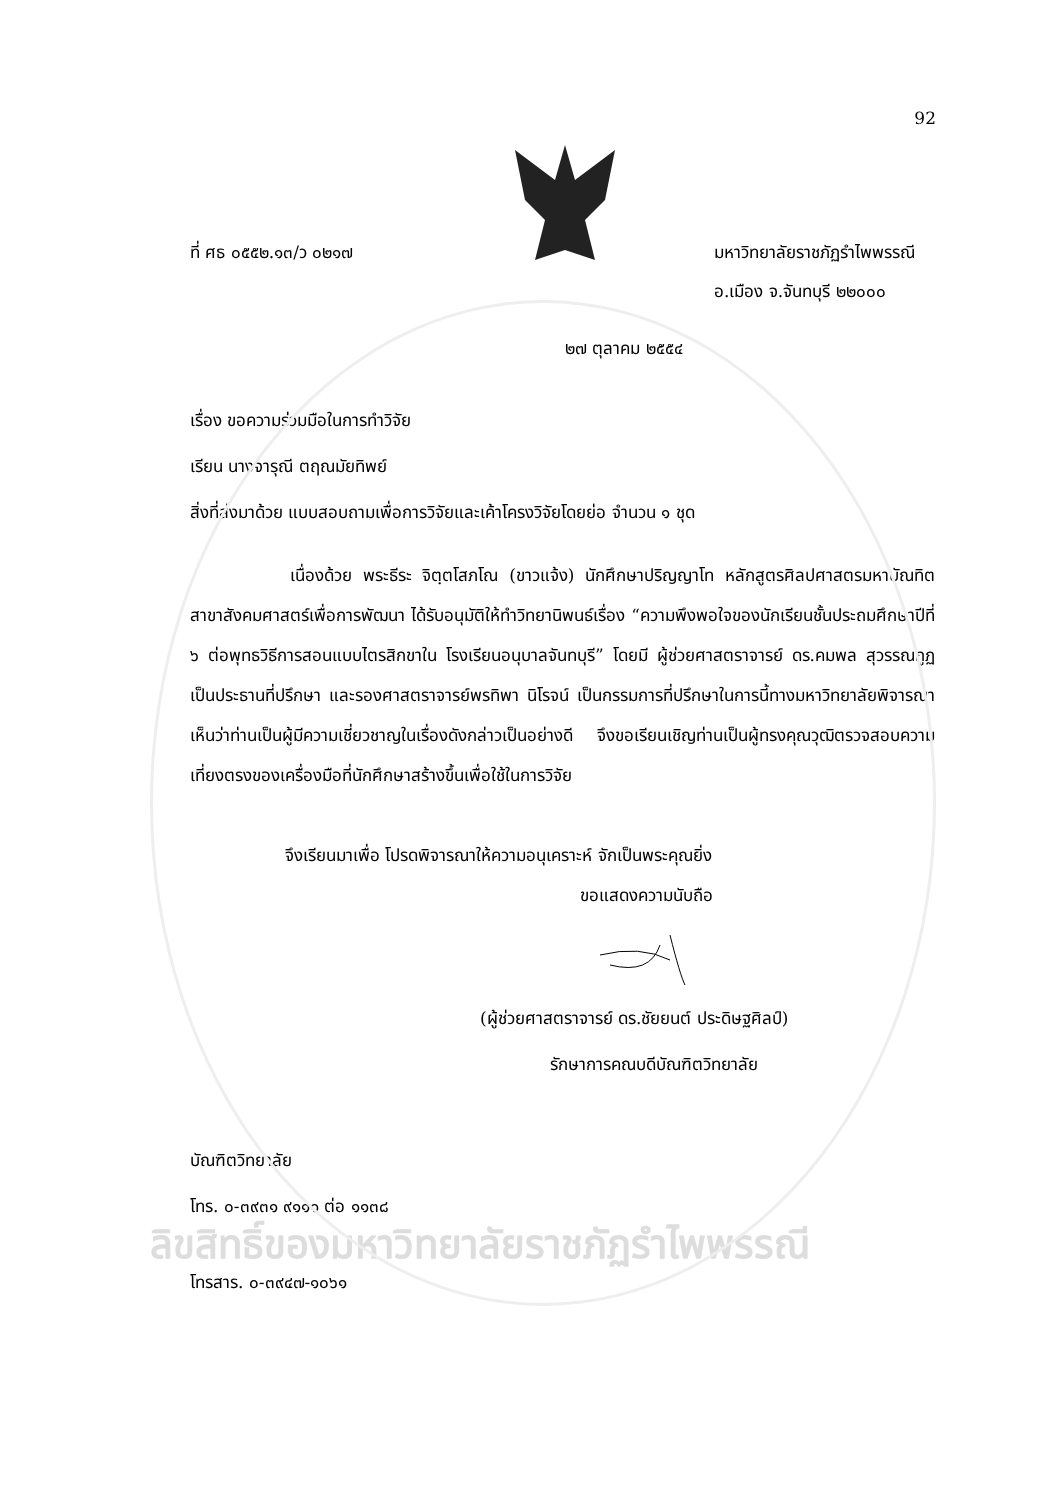92
ที่ ศธ ๐๕๕๒.๑๓/ว ๐๒๑๗ มหาวิทยาลัยราชภัฏรำไพพรรณี
อ.เมือง จ.จันทบุรี ๒๒๐๐๐
๒๗ ตุลาคม ๒๕๕๔
เรื่อง ขอความร่วมมือในการทำวิจัย
เรียน นางจารุณี ตฤณมัยทิพย์
สิ่งที่ส่งมาด้วย แบบสอบถามเพื่อการวิจัยและเค้าโครงวิจัยโดยย่อ จำนวน ๑ ชุด
เนื่องด้วย พระธีระ จิตฺตโสภโณ (ขาวแจ้ง) นักศึกษาปริญญาโท หลักสูตรศิลปศาสตรมหาบัณทิต สาขาสังคมศาสตร์เพื่อการพัฒนา ได้รับอนุมัติให้ทำวิทยานิพนธ์เรื่อง “ความพึงพอใจของนักเรียนชั้นประถมศึกษาปีที่ ๖ ต่อพุทธวิธีการสอนแบบไตรสิกขาใน โรงเรียนอนุบาลจันทบุรี” โดยมี ผู้ช่วยศาสตราจารย์ ดร.คมพล สุวรรณกูฏ เป็นประธานที่ปรึกษา และรองศาสตราจารย์พรทิพา นิโรจน์ เป็นกรรมการที่ปรึกษาในการนี้ทางมหาวิทยาลัยพิจารณาเห็นว่าท่านเป็นผู้มีความเชี่ยวชาญในเรื่องดังกล่าวเป็นอย่างดี จึงขอเรียนเชิญท่านเป็นผู้ทรงคุณวุฒิตรวจสอบความเที่ยงตรงของเครื่องมือที่นักศึกษาสร้างขึ้นเพื่อใช้ในการวิจัย
จึงเรียนมาเพื่อ โปรดพิจารณาให้ความอนุเคราะห์ จักเป็นพระคุณยิ่ง
ขอแสดงความนับถือ
(ผู้ช่วยศาสตราจารย์ ดร.ชัยยนต์ ประดิษฐศิลป์)
รักษาการคณบดีบัณฑิตวิทยาลัย
บัณฑิตวิทยาลัย
โทร. ๐-๓๙๓๑ ๙๑๑๑ ต่อ ๑๑๓๘
ลิขสิทธิ์ของมหาวิทยาลัยราชภัฏรำไพพรรณี
โทรสาร. ๐-๓๙๔๗-๑๐๖๑